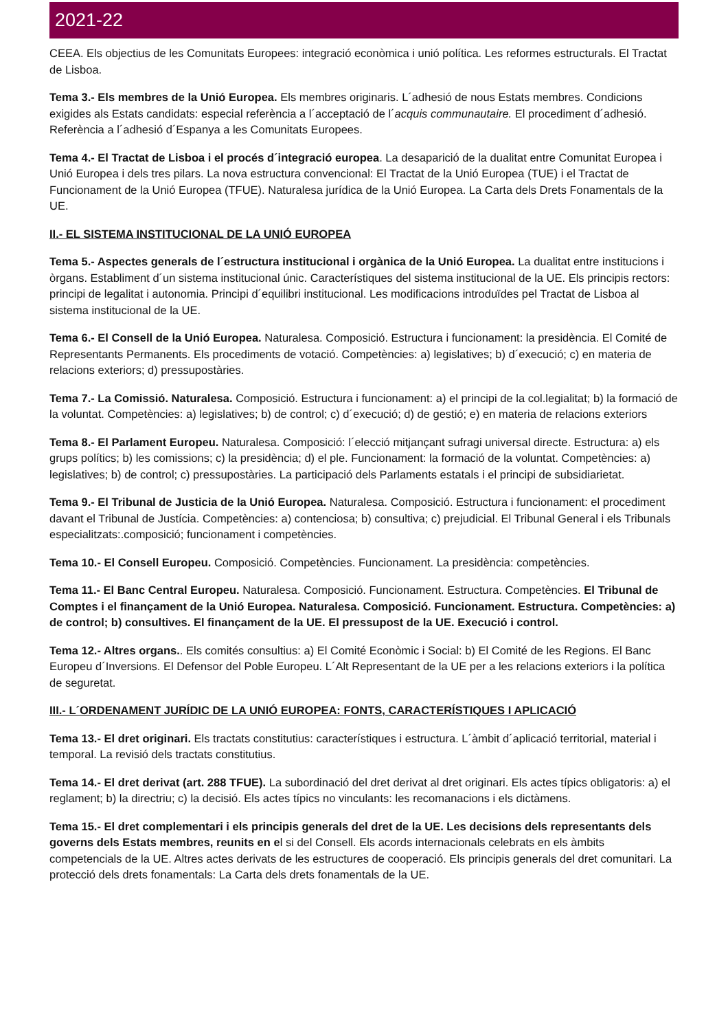2021-22
CEEA. Els objectius de les Comunitats Europees: integració econòmica i unió política. Les reformes estructurals. El Tractat de Lisboa.
Tema 3.- Els membres de la Unió Europea. Els membres originaris. L´adhesió de nous Estats membres. Condicions exigides als Estats candidats: especial referència a l´acceptació de l´acquis communautaire. El procediment d´adhesió. Referència a l´adhesió d´Espanya a les Comunitats Europees.
Tema 4.- El Tractat de Lisboa i el procés d´integració europea. La desaparició de la dualitat entre Comunitat Europea i Unió Europea i dels tres pilars. La nova estructura convencional: El Tractat de la Unió Europea (TUE) i el Tractat de Funcionament de la Unió Europea (TFUE). Naturalesa jurídica de la Unió Europea. La Carta dels Drets Fonamentals de la UE.
II.- EL SISTEMA INSTITUCIONAL DE LA UNIÓ EUROPEA
Tema 5.- Aspectes generals de l´estructura institucional i orgànica de la Unió Europea. La dualitat entre institucions i òrgans. Establiment d´un sistema institucional únic. Característiques del sistema institucional de la UE. Els principis rectors: principi de legalitat i autonomia. Principi d´equilibri institucional. Les modificacions introduïdes pel Tractat de Lisboa al sistema institucional de la UE.
Tema 6.- El Consell de la Unió Europea. Naturalesa. Composició. Estructura i funcionament: la presidència. El Comité de Representants Permanents. Els procediments de votació. Competències: a) legislatives; b) d´execució; c) en materia de relacions exteriors; d) pressupostàries.
Tema 7.- La Comissió. Naturalesa. Composició. Estructura i funcionament: a) el principi de la col.legialitat; b) la formació de la voluntat. Competències: a) legislatives; b) de control; c) d´execució; d) de gestió; e) en materia de relacions exteriors
Tema 8.- El Parlament Europeu. Naturalesa. Composició: l´elecció mitjançant sufragi universal directe. Estructura: a) els grups polítics; b) les comissions; c) la presidència; d) el ple. Funcionament: la formació de la voluntat. Competències: a) legislatives; b) de control; c) pressupostàries. La participació dels Parlaments estatals i el principi de subsidiarietat.
Tema 9.- El Tribunal de Justicia de la Unió Europea. Naturalesa. Composició. Estructura i funcionament: el procediment davant el Tribunal de Justícia. Competències: a) contenciosa; b) consultiva; c) prejudicial. El Tribunal General i els Tribunals especialitzats:.composició; funcionament i competències.
Tema 10.- El Consell Europeu. Composició. Competències. Funcionament. La presidència: competències.
Tema 11.- El Banc Central Europeu. Naturalesa. Composició. Funcionament. Estructura. Competències. El Tribunal de Comptes i el finançament de la Unió Europea. Naturalesa. Composició. Funcionament. Estructura. Competències: a) de control; b) consultives. El finançament de la UE. El pressupost de la UE. Execució i control.
Tema 12.- Altres organs.. Els comités consultius: a) El Comité Econòmic i Social: b) El Comité de les Regions. El Banc Europeu d´Inversions. El Defensor del Poble Europeu. L´Alt Representant de la UE per a les relacions exteriors i la política de seguretat.
III.- L´ORDENAMENT JURÍDIC DE LA UNIÓ EUROPEA: FONTS, CARACTERÍSTIQUES I APLICACIÓ
Tema 13.- El dret originari. Els tractats constitutius: característiques i estructura. L´àmbit d´aplicació territorial, material i temporal. La revisió dels tractats constitutius.
Tema 14.- El dret derivat (art. 288 TFUE). La subordinació del dret derivat al dret originari. Els actes típics obligatoris: a) el reglament; b) la directriu; c) la decisió. Els actes típics no vinculants: les recomanacions i els dictàmens.
Tema 15.- El dret complementari i els principis generals del dret de la UE. Les decisions dels representants dels governs dels Estats membres, reunits en el si del Consell. Els acords internacionals celebrats en els àmbits competencials de la UE. Altres actes derivats de les estructures de cooperació. Els principis generals del dret comunitari. La protecció dels drets fonamentals: La Carta dels drets fonamentals de la UE.